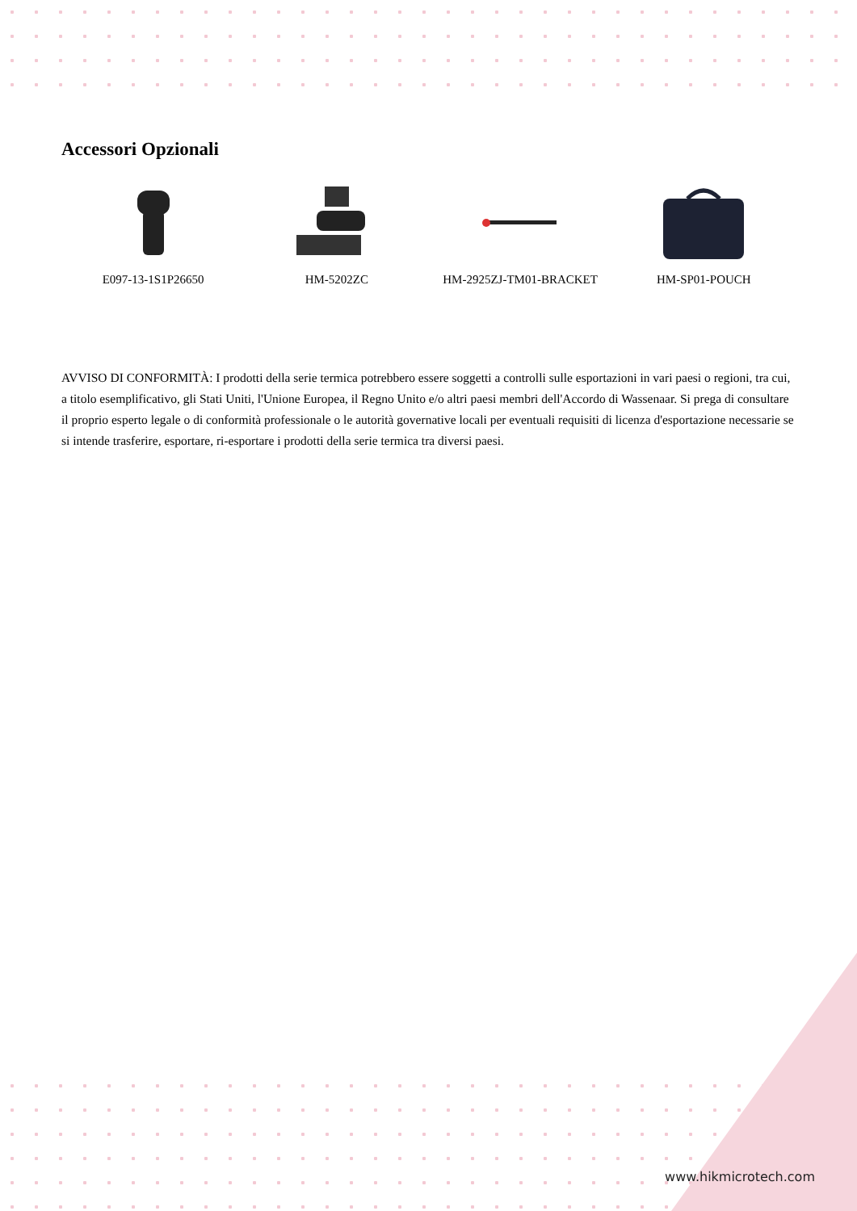Accessori Opzionali
E097-13-1S1P26650 HM-5202ZC HM-2925ZJ-TM01-BRACKET HM-SP01-POUCH
AVVISO DI CONFORMITÀ: I prodotti della serie termica potrebbero essere soggetti a controlli sulle esportazioni in vari paesi o regioni, tra cui, a titolo esemplificativo, gli Stati Uniti, l'Unione Europea, il Regno Unito e/o altri paesi membri dell'Accordo di Wassenaar. Si prega di consultare il proprio esperto legale o di conformità professionale o le autorità governative locali per eventuali requisiti di licenza d'esportazione necessarie se si intende trasferire, esportare, ri-esportare i prodotti della serie termica tra diversi paesi.
www.hikmicrotech.com